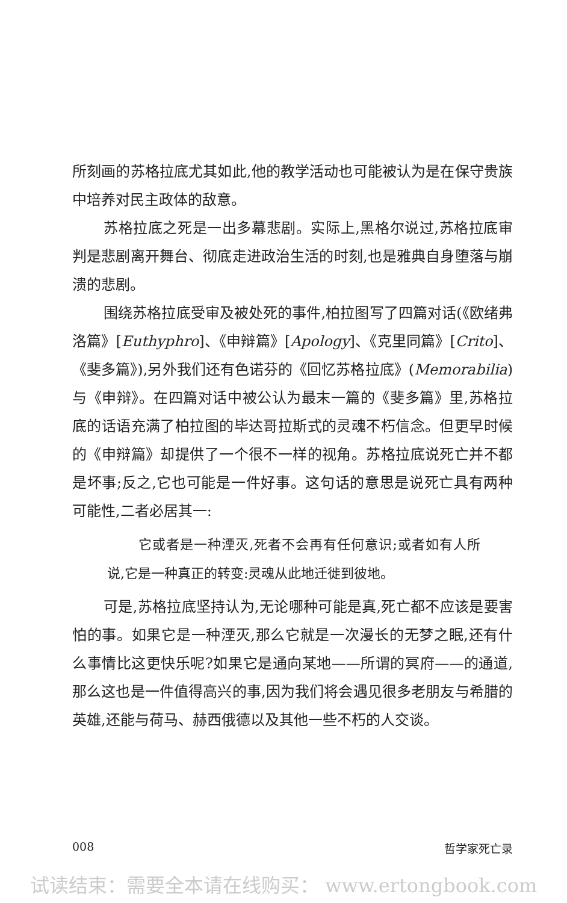所刻画的苏格拉底尤其如此,他的教学活动也可能被认为是在保守贵族中培养对民主政体的敌意。
苏格拉底之死是一出多幕悲剧。实际上,黑格尔说过,苏格拉底审判是悲剧离开舞台、彻底走进政治生活的时刻,也是雅典自身堕落与崩溃的悲剧。
围绕苏格拉底受审及被处死的事件,柏拉图写了四篇对话(《欧绪弗洛篇》[Euthyphro]、《申辩篇》[Apology]、《克里同篇》[Crito]、《斐多篇》),另外我们还有色诺芬的《回忆苏格拉底》(Memorabilia)与《申辩》。在四篇对话中被公认为最末一篇的《斐多篇》里,苏格拉底的话语充满了柏拉图的毕达哥拉斯式的灵魂不朽信念。但更早时候的《申辩篇》却提供了一个很不一样的视角。苏格拉底说死亡并不都是坏事;反之,它也可能是一件好事。这句话的意思是说死亡具有两种可能性,二者必居其一:
它或者是一种湮灭,死者不会再有任何意识;或者如有人所说,它是一种真正的转变:灵魂从此地迁徙到彼地。
可是,苏格拉底坚持认为,无论哪种可能是真,死亡都不应该是要害怕的事。如果它是一种湮灭,那么它就是一次漫长的无梦之眠,还有什么事情比这更快乐呢?如果它是通向某地——所谓的冥府——的通道,那么这也是一件值得高兴的事,因为我们将会遇见很多老朋友与希腊的英雄,还能与荷马、赫西俄德以及其他一些不朽的人交谈。
008 哲学家死亡录
试读结束：需要全本请在线购买： www.ertongbook.com